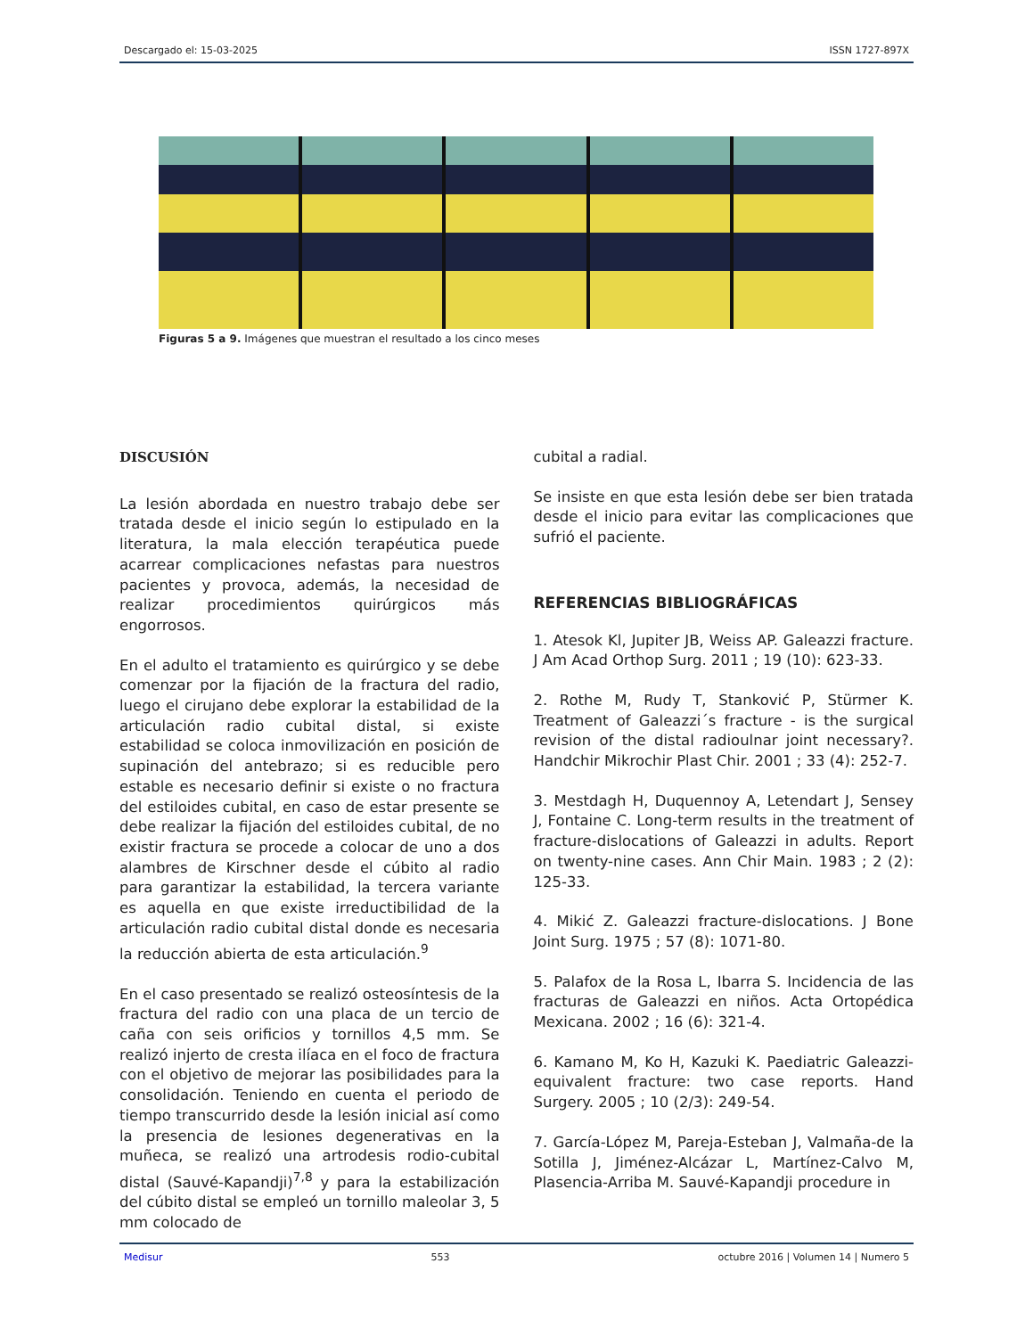Descargado el: 15-03-2025 ISSN 1727-897X
Figuras 5 a 9. Imágenes que muestran el resultado a los cinco meses
DISCUSIÓN
La lesión abordada en nuestro trabajo debe ser tratada desde el inicio según lo estipulado en la literatura, la mala elección terapéutica puede acarrear complicaciones nefastas para nuestros pacientes y provoca, además, la necesidad de realizar procedimientos quirúrgicos más engorrosos.
En el adulto el tratamiento es quirúrgico y se debe comenzar por la fijación de la fractura del radio, luego el cirujano debe explorar la estabilidad de la articulación radio cubital distal, si existe estabilidad se coloca inmovilización en posición de supinación del antebrazo; si es reducible pero estable es necesario definir si existe o no fractura del estiloides cubital, en caso de estar presente se debe realizar la fijación del estiloides cubital, de no existir fractura se procede a colocar de uno a dos alambres de Kirschner desde el cúbito al radio para garantizar la estabilidad, la tercera variante es aquella en que existe irreductibilidad de la articulación radio cubital distal donde es necesaria la reducción abierta de esta articulación.<sup>9</sup>
En el caso presentado se realizó osteosíntesis de la fractura del radio con una placa de un tercio de caña con seis orificios y tornillos 4,5 mm. Se realizó injerto de cresta ilíaca en el foco de fractura con el objetivo de mejorar las posibilidades para la consolidación. Teniendo en cuenta el periodo de tiempo transcurrido desde la lesión inicial así como la presencia de lesiones degenerativas en la muñeca, se realizó una artrodesis rodio-cubital distal (Sauvé-Kapandji)<sup>7,8</sup> y para la estabilización del cúbito distal se empleó un tornillo maleolar 3, 5 mm colocado de
cubital a radial.
Se insiste en que esta lesión debe ser bien tratada desde el inicio para evitar las complicaciones que sufrió el paciente.
REFERENCIAS BIBLIOGRÁFICAS
1. Atesok Kl, Jupiter JB, Weiss AP. Galeazzi fracture. J Am Acad Orthop Surg. 2011 ; 19 (10): 623-33.
2. Rothe M, Rudy T, Stanković P, Stürmer K. Treatment of Galeazzi´s fracture - is the surgical revision of the distal radioulnar joint necessary?. Handchir Mikrochir Plast Chir. 2001 ; 33 (4): 252-7.
3. Mestdagh H, Duquennoy A, Letendart J, Sensey J, Fontaine C. Long-term results in the treatment of fracture-dislocations of Galeazzi in adults. Report on twenty-nine cases. Ann Chir Main. 1983 ; 2 (2): 125-33.
4. Mikić Z. Galeazzi fracture-dislocations. J Bone Joint Surg. 1975 ; 57 (8): 1071-80.
5. Palafox de la Rosa L, Ibarra S. Incidencia de las fracturas de Galeazzi en niños. Acta Ortopédica Mexicana. 2002 ; 16 (6): 321-4.
6. Kamano M, Ko H, Kazuki K. Paediatric Galeazzi-equivalent fracture: two case reports. Hand Surgery. 2005 ; 10 (2/3): 249-54.
7. García-López M, Pareja-Esteban J, Valmaña-de la Sotilla J, Jiménez-Alcázar L, Martínez-Calvo M, Plasencia-Arriba M. Sauvé-Kapandji procedure in
Medisur 553 octubre 2016 | Volumen 14 | Numero 5